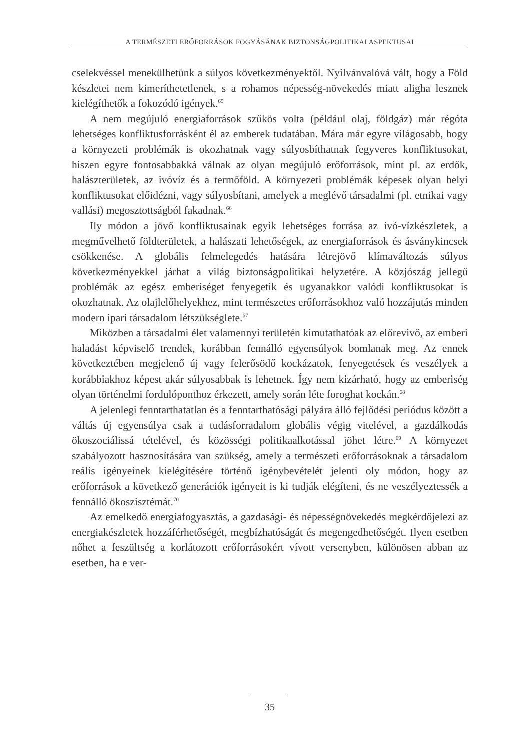A TERMÉSZETI ERŐFORRÁSOK FOGYÁSÁNAK BIZTONSÁGPOLITIKAI ASPEKTUSAI
cselekvéssel menekülhetünk a súlyos következményektől. Nyilvánvalóvá vált, hogy a Föld készletei nem kimeríthetetlenek, s a rohamos népesség-növekedés miatt aligha lesznek kielégíthetők a fokozódó igények.<sup>65</sup>
A nem megújuló energiaforrások szűkös volta (például olaj, földgáz) már régóta lehetséges konfliktusforrásként él az emberek tudatában. Mára már egyre világosabb, hogy a környezeti problémák is okozhatnak vagy súlyosbíthatnak fegyveres konfliktusokat, hiszen egyre fontosabbakká válnak az olyan megújuló erőforrások, mint pl. az erdők, halászterületek, az ivóvíz és a termőföld. A környezeti problémák képesek olyan helyi konfliktusokat előidézni, vagy súlyosbítani, amelyek a meglévő társadalmi (pl. etnikai vagy vallási) megosztottságból fakadnak.<sup>66</sup>
Ily módon a jövő konfliktusainak egyik lehetséges forrása az ivó-vízkészletek, a megművelhető földterületek, a halászati lehetőségek, az energiaforrások és ásványkincsek csökkenése. A globális felmelegedés hatására létrejövő klímaváltozás súlyos következményekkel járhat a világ biztonságpolitikai helyzetére. A közjószág jellegű problémák az egész emberiséget fenyegetik és ugyanakkor valódi konfliktusokat is okozhatnak. Az olajlelőhelyekhez, mint természetes erőforrásokhoz való hozzájutás minden modern ipari társadalom létszükséglete.<sup>67</sup>
Miközben a társadalmi élet valamennyi területén kimutathatóak az előrevivő, az emberi haladást képviselő trendek, korábban fennálló egyensúlyok bomlanak meg. Az ennek következtében megjelenő új vagy felerősödő kockázatok, fenyegetések és veszélyek a korábbiakhoz képest akár súlyosabbak is lehetnek. Így nem kizárható, hogy az emberiség olyan történelmi fordulóponthoz érkezett, amely során léte foroghat kockán.<sup>68</sup>
A jelenlegi fenntarthatatlan és a fenntarthatósági pályára álló fejlődési periódus között a váltás új egyensúlya csak a tudásforradalom globális végig vitelével, a gazdálkodás ökoszociálissá tételével, és közösségi politikaalkotással jöhet létre.<sup>69</sup> A környezet szabályozott hasznosítására van szükség, amely a természeti erőforrásoknak a társadalom reális igényeinek kielégítésére történő igénybevételét jelenti oly módon, hogy az erőforrások a következő generációk igényeit is ki tudják elégíteni, és ne veszélyeztessék a fennálló ökoszisztémát.<sup>70</sup>
Az emelkedő energiafogyasztás, a gazdasági- és népességnövekedés megkérdőjelezi az energiakészletek hozzáférhetőségét, megbízhatóságát és megengedhetőségét. Ilyen esetben nőhet a feszültség a korlátozott erőforrásokért vívott versenyben, különösen abban az esetben, ha e ver-
35